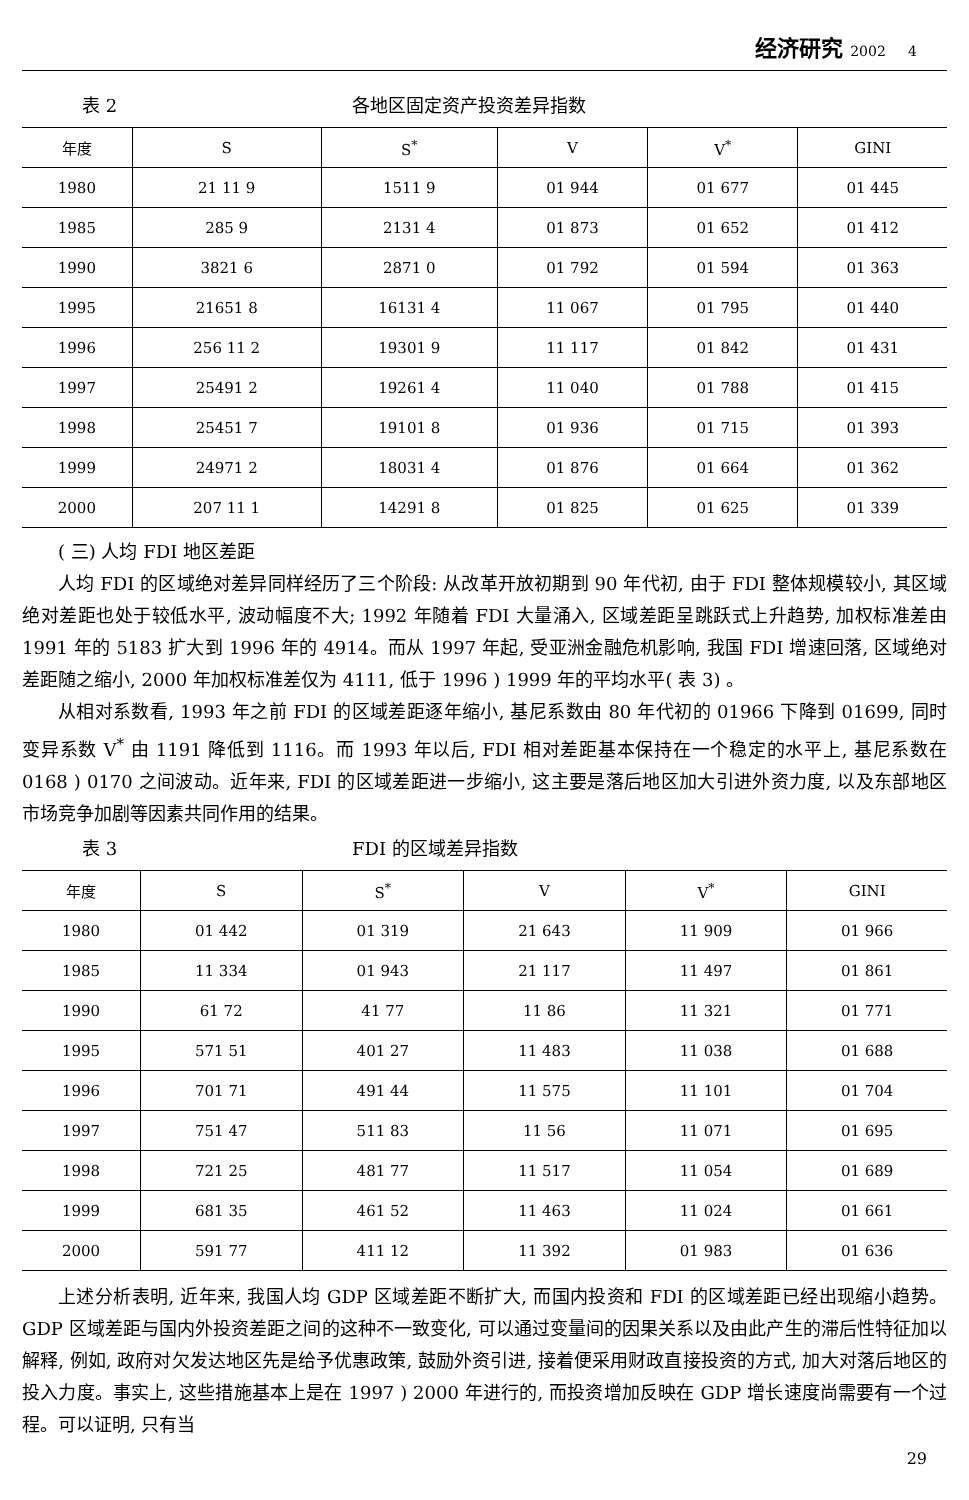经济研究 2002 4
表 2 各地区固定资产投资差异指数
| 年度 | S | S<sup>*</sup> | V | V<sup>*</sup> | GINI |
| --- | --- | --- | --- | --- | --- |
| 1980 | 21 11 9 | 1511 9 | 01 944 | 01 677 | 01 445 |
| 1985 | 285 9 | 2131 4 | 01 873 | 01 652 | 01 412 |
| 1990 | 3821 6 | 2871 0 | 01 792 | 01 594 | 01 363 |
| 1995 | 21651 8 | 16131 4 | 11 067 | 01 795 | 01 440 |
| 1996 | 256 11 2 | 19301 9 | 11 117 | 01 842 | 01 431 |
| 1997 | 25491 2 | 19261 4 | 11 040 | 01 788 | 01 415 |
| 1998 | 25451 7 | 19101 8 | 01 936 | 01 715 | 01 393 |
| 1999 | 24971 2 | 18031 4 | 01 876 | 01 664 | 01 362 |
| 2000 | 207 11 1 | 14291 8 | 01 825 | 01 625 | 01 339 |
( 三) 人均 FDI 地区差距
人均 FDI 的区域绝对差异同样经历了三个阶段: 从改革开放初期到 90 年代初, 由于 FDI 整体规模较小, 其区域绝对差距也处于较低水平, 波动幅度不大; 1992 年随着 FDI 大量涌入, 区域差距呈跳跃式上升趋势, 加权标准差由 1991 年的 5183 扩大到 1996 年的 4914。而从 1997 年起, 受亚洲金融危机影响, 我国 FDI 增速回落, 区域绝对差距随之缩小, 2000 年加权标准差仅为 4111, 低于 1996 ) 1999 年的平均水平( 表 3) 。
从相对系数看, 1993 年之前 FDI 的区域差距逐年缩小, 基尼系数由 80 年代初的 01966 下降到 01699, 同时变异系数 V<sup>*</sup> 由 1191 降低到 1116。而 1993 年以后, FDI 相对差距基本保持在一个稳定的水平上, 基尼系数在 0168 ) 0170 之间波动。近年来, FDI 的区域差距进一步缩小, 这主要是落后地区加大引进外资力度, 以及东部地区市场竞争加剧等因素共同作用的结果。
表 3 FDI 的区域差异指数
| 年度 | S | S<sup>*</sup> | V | V<sup>*</sup> | GINI |
| --- | --- | --- | --- | --- | --- |
| 1980 | 01 442 | 01 319 | 21 643 | 11 909 | 01 966 |
| 1985 | 11 334 | 01 943 | 21 117 | 11 497 | 01 861 |
| 1990 | 61 72 | 41 77 | 11 86 | 11 321 | 01 771 |
| 1995 | 571 51 | 401 27 | 11 483 | 11 038 | 01 688 |
| 1996 | 701 71 | 491 44 | 11 575 | 11 101 | 01 704 |
| 1997 | 751 47 | 511 83 | 11 56 | 11 071 | 01 695 |
| 1998 | 721 25 | 481 77 | 11 517 | 11 054 | 01 689 |
| 1999 | 681 35 | 461 52 | 11 463 | 11 024 | 01 661 |
| 2000 | 591 77 | 411 12 | 11 392 | 01 983 | 01 636 |
上述分析表明, 近年来, 我国人均 GDP 区域差距不断扩大, 而国内投资和 FDI 的区域差距已经出现缩小趋势。GDP 区域差距与国内外投资差距之间的这种不一致变化, 可以通过变量间的因果关系以及由此产生的滞后性特征加以解释, 例如, 政府对欠发达地区先是给予优惠政策, 鼓励外资引进, 接着便采用财政直接投资的方式, 加大对落后地区的投入力度。事实上, 这些措施基本上是在 1997 ) 2000 年进行的, 而投资增加反映在 GDP 增长速度尚需要有一个过程。可以证明, 只有当
29